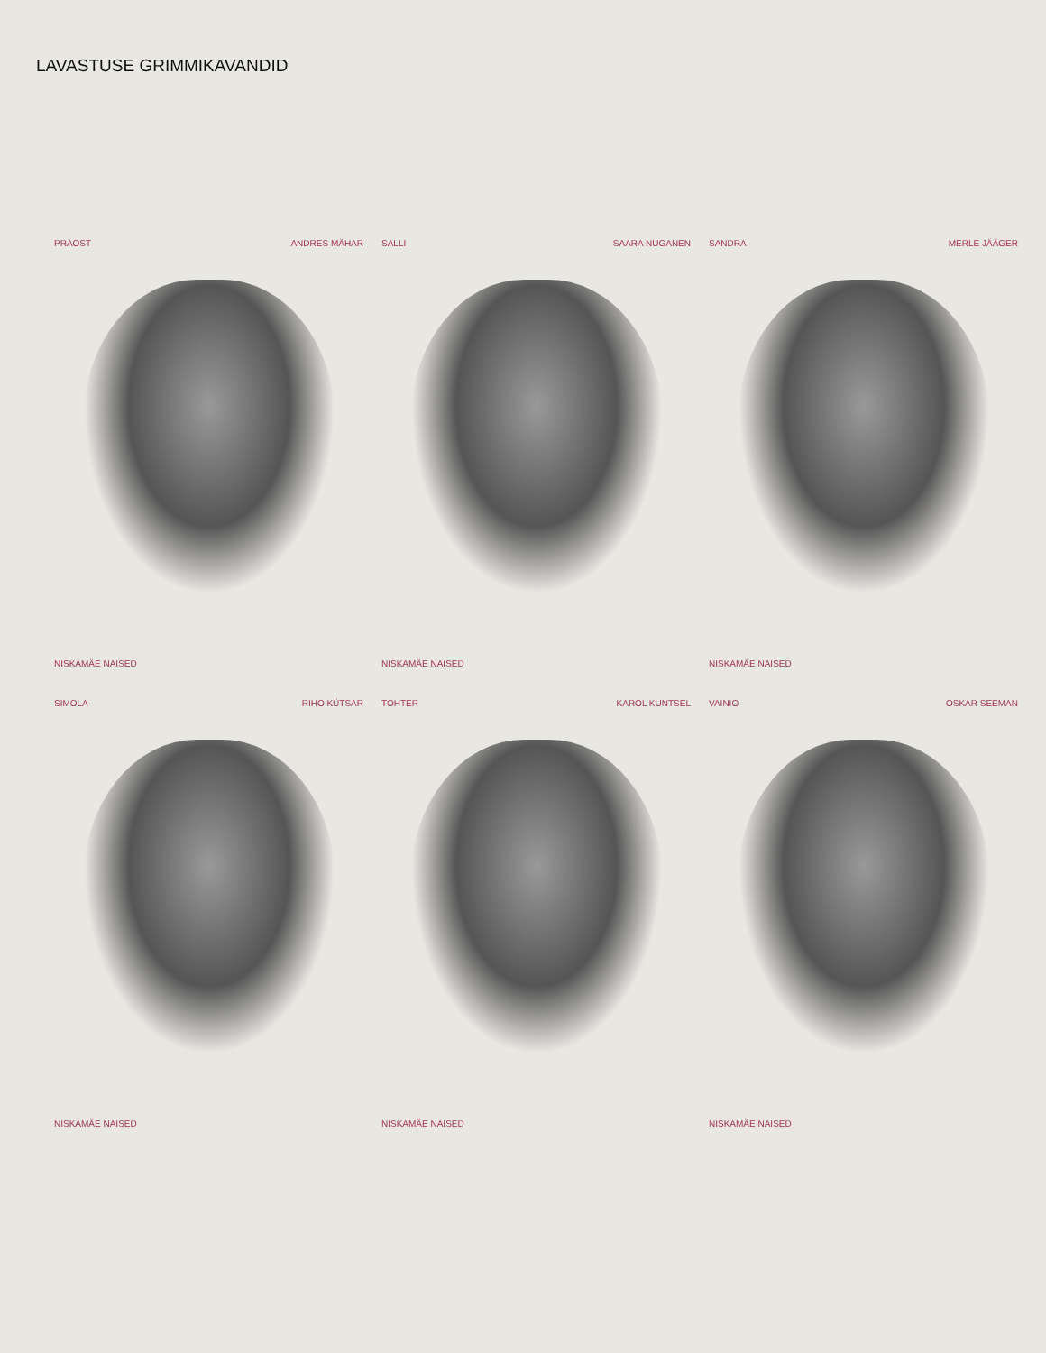LAVASTUSE GRIMMIKAVANDID
PRAOST ANDRES MÄHAR
NISKAMÄE NAISED
SALLI SAARA NUGANEN
NISKAMÄE NAISED
SANDRA MERLE JÄÄGER
NISKAMÄE NAISED
SIMOLA RIHO KÜTSAR
NISKAMÄE NAISED
TOHTER KAROL KUNTSEL
NISKAMÄE NAISED
VAINIO OSKAR SEEMAN
NISKAMÄE NAISED